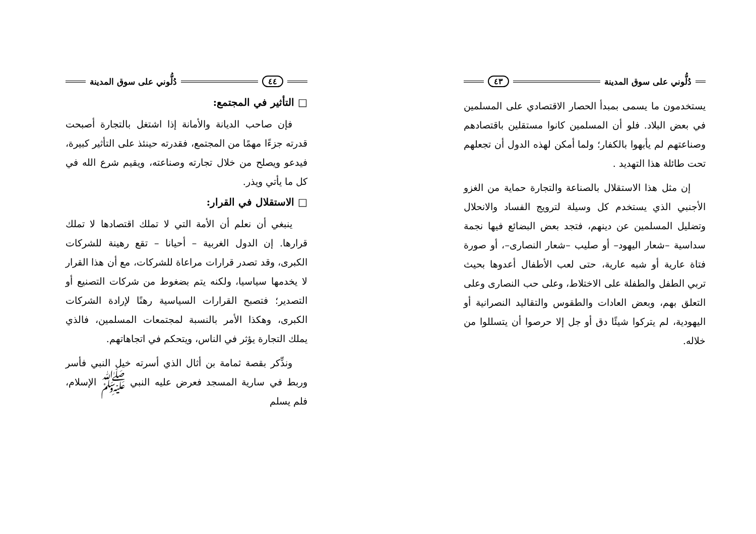دُلُّوني على سوق المدينة ٤٣
يستخدمون ما يسمى بمبدأ الحصار الاقتصادي على المسلمين في بعض البلاد. فلو أن المسلمين كانوا مستقلين باقتصادهم وصناعتهم لم يأبهوا بالكفار؛ ولما أمكن لهذه الدول أن تجعلهم تحت طائلة هذا التهديد .
إن مثل هذا الاستقلال بالصناعة والتجارة حماية من الغزو الأجنبي الذي يستخدم كل وسيلة لترويج الفساد والانحلال وتضليل المسلمين عن دينهم، فتجد بعض البضائع فيها نجمة سداسية –شعار اليهود– أو صليب –شعار النصارى–، أو صورة فتاة عارية أو شبه عارية، حتى لعب الأطفال أعدوها بحيث تربي الطفل والطفلة على الاختلاط، وعلى حب النصارى وعلى التعلق بهم، وبعض العادات والطقوس والتقاليد النصرانية أو اليهودية، لم يتركوا شيئًا دق أو جل إلا حرصوا أن يتسللوا من خلاله.
٤٤ دُلُّوني على سوق المدينة
□ التأثير في المجتمع:
فإن صاحب الديانة والأمانة إذا اشتغل بالتجارة أصبحت قدرته جزءًا مهمًا من المجتمع، فقدرته حينئذ على التأثير كبيرة، فيدعو ويصلح من خلال تجارته وصناعته، ويقيم شرع الله في كل ما يأتي ويذر.
□ الاستقلال في القرار:
ينبغي أن نعلم أن الأمة التي لا تملك اقتصادها لا تملك قرارها. إن الدول الغربية – أحيانا – تقع رهينة للشركات الكبرى، وقد تصدر قرارات مراعاة للشركات، مع أن هذا القرار لا يخدمها سياسيا، ولكنه يتم بضغوط من شركات التصنيع أو التصدير؛ فتصبح القرارات السياسية رهنًا لإرادة الشركات الكبرى، وهكذا الأمر بالنسبة لمجتمعات المسلمين، فالذي يملك التجارة يؤثر في الناس، ويتحكم في اتجاهاتهم.
ونذِّكر بقصة ثمامة بن أثال الذي أسرته خيل النبي فأسر وربط في سارية المسجد فعرض عليه النبي ﷺ الإسلام، فلم يسلم